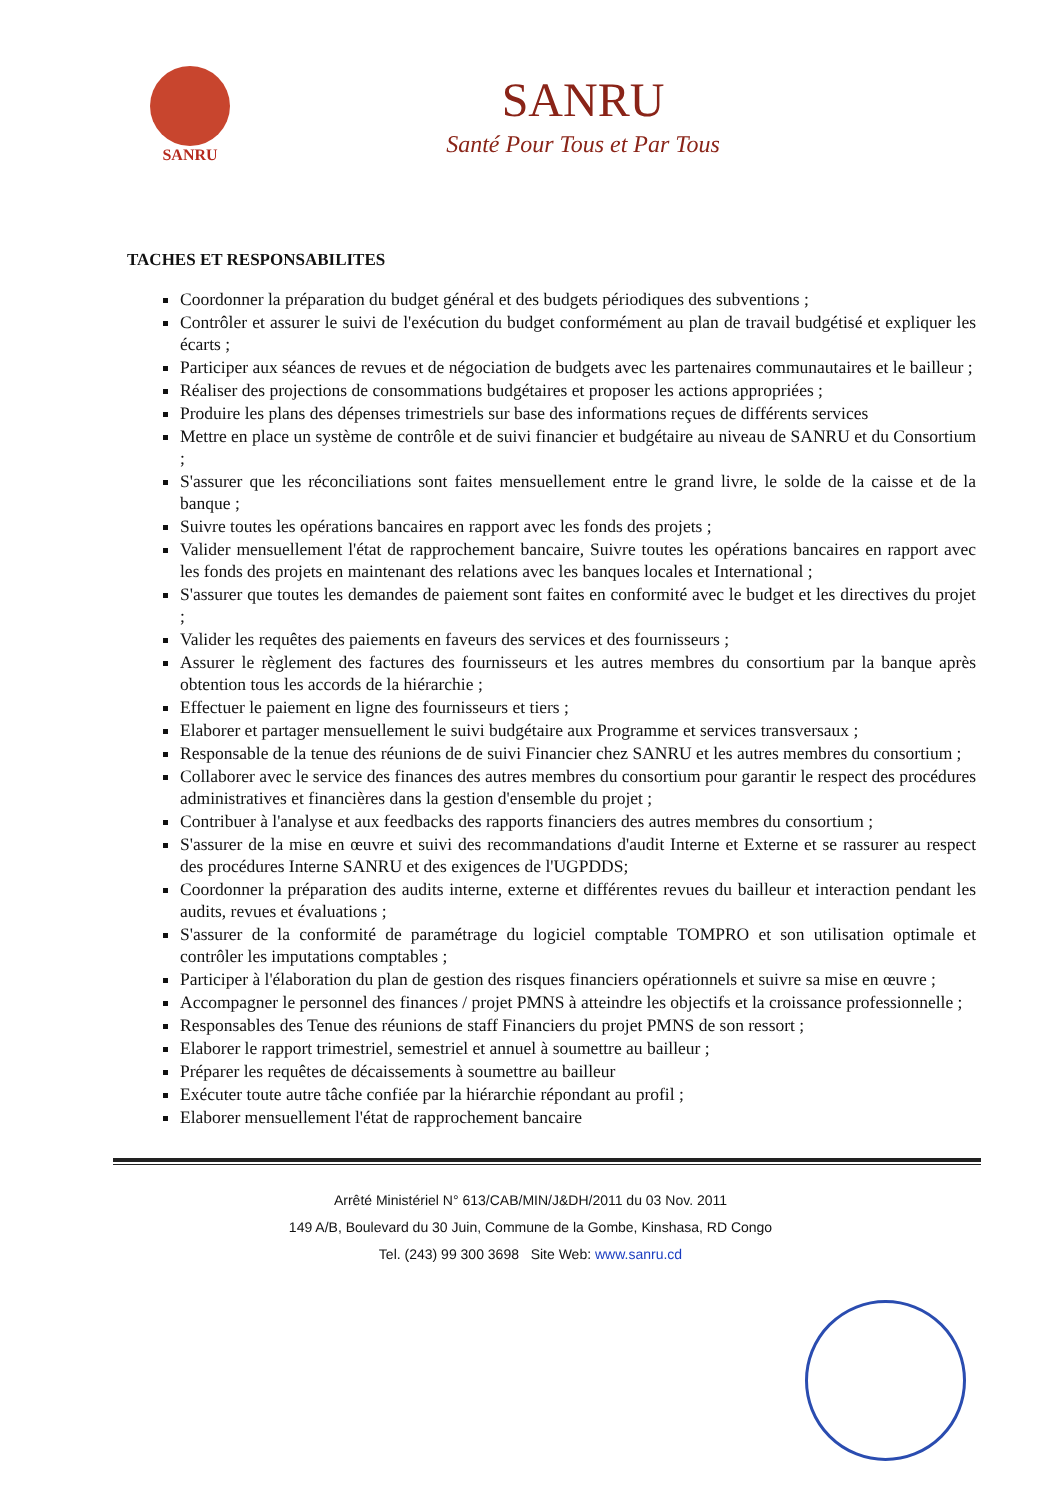SANRU
SANRU
Santé Pour Tous et Par Tous
TACHES ET RESPONSABILITES
Coordonner la préparation du budget général et des budgets périodiques des subventions ;
Contrôler et assurer le suivi de l'exécution du budget conformément au plan de travail budgétisé et expliquer les écarts ;
Participer aux séances de revues et de négociation de budgets avec les partenaires communautaires et le bailleur ;
Réaliser des projections de consommations budgétaires et proposer les actions appropriées ;
Produire les plans des dépenses trimestriels sur base des informations reçues de différents services
Mettre en place un système de contrôle et de suivi financier et budgétaire au niveau de SANRU et du Consortium ;
S'assurer que les réconciliations sont faites mensuellement entre le grand livre, le solde de la caisse et de la banque ;
Suivre toutes les opérations bancaires en rapport avec les fonds des projets ;
Valider mensuellement l'état de rapprochement bancaire, Suivre toutes les opérations bancaires en rapport avec les fonds des projets en maintenant des relations avec les banques locales et International ;
S'assurer que toutes les demandes de paiement sont faites en conformité avec le budget et les directives du projet ;
Valider les requêtes des paiements en faveurs des services et des fournisseurs ;
Assurer le règlement des factures des fournisseurs et les autres membres du consortium par la banque après obtention tous les accords de la hiérarchie ;
Effectuer le paiement en ligne des fournisseurs et tiers ;
Elaborer et partager mensuellement le suivi budgétaire aux Programme et services transversaux ;
Responsable de la tenue des réunions de de suivi Financier chez SANRU et les autres membres du consortium ;
Collaborer avec le service des finances des autres membres du consortium pour garantir le respect des procédures administratives et financières dans la gestion d'ensemble du projet ;
Contribuer à l'analyse et aux feedbacks des rapports financiers des autres membres du consortium ;
S'assurer de la mise en œuvre et suivi des recommandations d'audit Interne et Externe et se rassurer au respect des procédures Interne SANRU et des exigences de l'UGPDDS;
Coordonner la préparation des audits interne, externe et différentes revues du bailleur et interaction pendant les audits, revues et évaluations ;
S'assurer de la conformité de paramétrage du logiciel comptable TOMPRO et son utilisation optimale et contrôler les imputations comptables ;
Participer à l'élaboration du plan de gestion des risques financiers opérationnels et suivre sa mise en œuvre ;
Accompagner le personnel des finances / projet PMNS à atteindre les objectifs et la croissance professionnelle ;
Responsables des Tenue des réunions de staff Financiers du projet PMNS de son ressort ;
Elaborer le rapport trimestriel, semestriel et annuel à soumettre au bailleur ;
Préparer les requêtes de décaissements à soumettre au bailleur
Exécuter toute autre tâche confiée par la hiérarchie répondant au profil ;
Elaborer mensuellement l'état de rapprochement bancaire
Arrêté Ministériel N° 613/CAB/MIN/J&DH/2011 du 03 Nov. 2011
149 A/B, Boulevard du 30 Juin, Commune de la Gombe, Kinshasa, RD Congo
Tel. (243) 99 300 3698 Site Web: www.sanru.cd